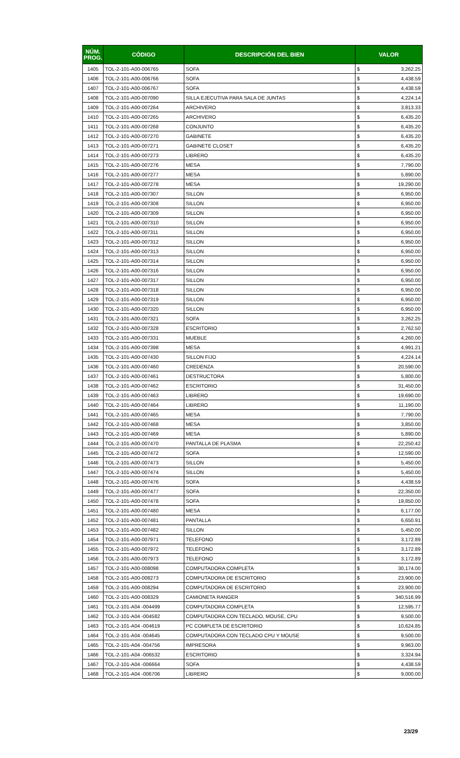| NÚM. PROG. | CÓDIGO | DESCRIPCIÓN DEL BIEN | VALOR | |
| --- | --- | --- | --- | --- |
| 1405 | TOL-2-101-A00-006765 | SOFA | $ | 3,262.25 |
| 1406 | TOL-2-101-A00-006766 | SOFA | $ | 4,438.59 |
| 1407 | TOL-2-101-A00-006767 | SOFA | $ | 4,438.59 |
| 1408 | TOL-2-101-A00-007090 | SILLA EJECUTIVA PARA SALA DE JUNTAS | $ | 4,224.14 |
| 1409 | TOL-2-101-A00-007264 | ARCHIVERO | $ | 3,813.33 |
| 1410 | TOL-2-101-A00-007265 | ARCHIVERO | $ | 6,435.20 |
| 1411 | TOL-2-101-A00-007268 | CONJUNTO | $ | 6,435.20 |
| 1412 | TOL-2-101-A00-007270 | GABINETE | $ | 6,435.20 |
| 1413 | TOL-2-101-A00-007271 | GABINETE CLOSET | $ | 6,435.20 |
| 1414 | TOL-2-101-A00-007273 | LIBRERO | $ | 6,435.20 |
| 1415 | TOL-2-101-A00-007276 | MESA | $ | 7,790.00 |
| 1416 | TOL-2-101-A00-007277 | MESA | $ | 5,890.00 |
| 1417 | TOL-2-101-A00-007278 | MESA | $ | 19,290.00 |
| 1418 | TOL-2-101-A00-007307 | SILLON | $ | 6,950.00 |
| 1419 | TOL-2-101-A00-007308 | SILLON | $ | 6,950.00 |
| 1420 | TOL-2-101-A00-007309 | SILLON | $ | 6,950.00 |
| 1421 | TOL-2-101-A00-007310 | SILLON | $ | 6,950.00 |
| 1422 | TOL-2-101-A00-007311 | SILLON | $ | 6,950.00 |
| 1423 | TOL-2-101-A00-007312 | SILLON | $ | 6,950.00 |
| 1424 | TOL-2-101-A00-007313 | SILLON | $ | 6,950.00 |
| 1425 | TOL-2-101-A00-007314 | SILLON | $ | 6,950.00 |
| 1426 | TOL-2-101-A00-007316 | SILLON | $ | 6,950.00 |
| 1427 | TOL-2-101-A00-007317 | SILLON | $ | 6,950.00 |
| 1428 | TOL-2-101-A00-007318 | SILLON | $ | 6,950.00 |
| 1429 | TOL-2-101-A00-007319 | SILLON | $ | 6,950.00 |
| 1430 | TOL-2-101-A00-007320 | SILLON | $ | 6,950.00 |
| 1431 | TOL-2-101-A00-007321 | SOFA | $ | 3,262.25 |
| 1432 | TOL-2-101-A00-007328 | ESCRITORIO | $ | 2,762.50 |
| 1433 | TOL-2-101-A00-007331 | MUEBLE | $ | 4,260.00 |
| 1434 | TOL-2-101-A00-007398 | MESA | $ | 4,991.21 |
| 1435 | TOL-2-101-A00-007430 | SILLON FIJO | $ | 4,224.14 |
| 1436 | TOL-2-101-A00-007460 | CREDENZA | $ | 20,590.00 |
| 1437 | TOL-2-101-A00-007461 | DESTRUCTORA | $ | 5,800.00 |
| 1438 | TOL-2-101-A00-007462 | ESCRITORIO | $ | 31,450.00 |
| 1439 | TOL-2-101-A00-007463 | LIBRERO | $ | 19,690.00 |
| 1440 | TOL-2-101-A00-007464 | LIBRERO | $ | 11,190.00 |
| 1441 | TOL-2-101-A00-007465 | MESA | $ | 7,790.00 |
| 1442 | TOL-2-101-A00-007468 | MESA | $ | 3,850.00 |
| 1443 | TOL-2-101-A00-007469 | MESA | $ | 5,890.00 |
| 1444 | TOL-2-101-A00-007470 | PANTALLA DE PLASMA | $ | 22,250.42 |
| 1445 | TOL-2-101-A00-007472 | SOFA | $ | 12,590.00 |
| 1446 | TOL-2-101-A00-007473 | SILLON | $ | 5,450.00 |
| 1447 | TOL-2-101-A00-007474 | SILLON | $ | 5,450.00 |
| 1448 | TOL-2-101-A00-007476 | SOFA | $ | 4,438.59 |
| 1449 | TOL-2-101-A00-007477 | SOFA | $ | 22,350.00 |
| 1450 | TOL-2-101-A00-007478 | SOFA | $ | 19,850.00 |
| 1451 | TOL-2-101-A00-007480 | MESA | $ | 6,177.00 |
| 1452 | TOL-2-101-A00-007481 | PANTALLA | $ | 6,650.91 |
| 1453 | TOL-2-101-A00-007482 | SILLON | $ | 5,450.00 |
| 1454 | TOL-2-101-A00-007971 | TELEFONO | $ | 3,172.89 |
| 1455 | TOL-2-101-A00-007972 | TELEFONO | $ | 3,172.89 |
| 1456 | TOL-2-101-A00-007973 | TELEFONO | $ | 3,172.89 |
| 1457 | TOL-2-101-A00-008098 | COMPUTADORA COMPLETA | $ | 30,174.00 |
| 1458 | TOL-2-101-A00-008273 | COMPUTADORA DE ESCRITORIO | $ | 23,900.00 |
| 1459 | TOL-2-101-A00-008294 | COMPUTADORA DE ESCRITORIO | $ | 23,900.00 |
| 1460 | TOL-2-101-A00-008329 | CAMIONETA RANGER | $ | 340,516.99 |
| 1461 | TOL-2-101-A04 -004499 | COMPUTADORA COMPLETA | $ | 12,595.77 |
| 1462 | TOL-2-101-A04 -004582 | COMPUTADORA CON TECLADO, MOUSE, CPU | $ | 9,500.00 |
| 1463 | TOL-2-101-A04 -004619 | PC COMPLETA DE ESCRITORIO | $ | 10,624.85 |
| 1464 | TOL-2-101-A04 -004645 | COMPUTADORA CON TECLADO CPU Y MOUSE | $ | 9,500.00 |
| 1465 | TOL-2-101-A04 -004756 | IMPRESORA | $ | 9,963.00 |
| 1466 | TOL-2-101-A04 -006532 | ESCRITORIO | $ | 3,324.94 |
| 1467 | TOL-2-101-A04 -006664 | SOFA | $ | 4,438.59 |
| 1468 | TOL-2-101-A04 -006706 | LIBRERO | $ | 9,000.00 |
23/29